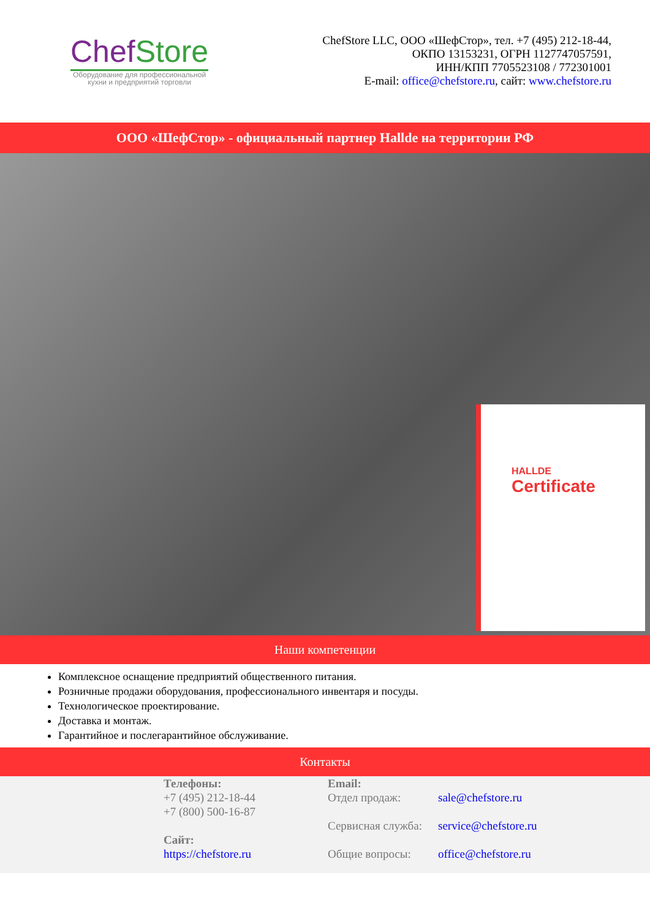ChefStore
Оборудование для профессиональной
кухни и предприятий торговли
ChefStore LLC, ООО «ШефСтор», тел. +7 (495) 212-18-44,
ОКПО 13153231, ОГРН 1127747057591,
ИНН/КПП 7705523108 / 772301001
E-mail: office@chefstore.ru, сайт: www.chefstore.ru
ООО «ШефСтор» - официальный партнер Hallde на территории РФ
HALLDE
Certificate
Наши компетенции
Комплексное оснащение предприятий общественного питания.
Розничные продажи оборудования, профессионального инвентаря и посуды.
Технологическое проектирование.
Доставка и монтаж.
Гарантийное и послегарантийное обслуживание.
Контакты
Телефоны:
+7 (495) 212-18-44
+7 (800) 500-16-87
Сайт:
https://chefstore.ru
Email:
Отдел продаж: sale@chefstore.ru
Сервисная служба: service@chefstore.ru
Общие вопросы: office@chefstore.ru